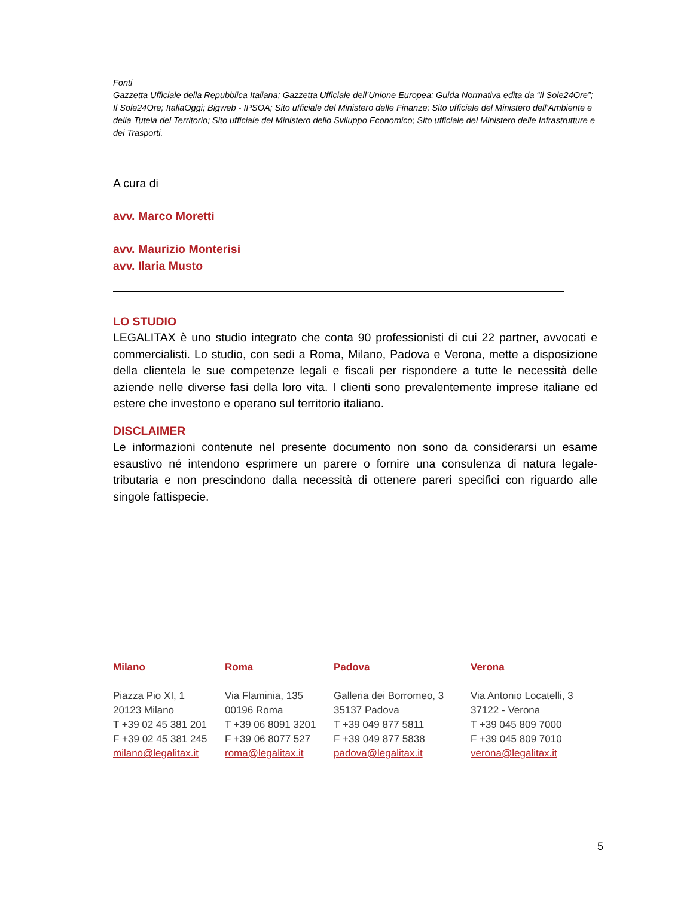Fonti
Gazzetta Ufficiale della Repubblica Italiana; Gazzetta Ufficiale dell’Unione Europea; Guida Normativa edita da “Il Sole24Ore”; Il Sole24Ore; ItaliaOggi; Bigweb - IPSOA; Sito ufficiale del Ministero delle Finanze; Sito ufficiale del Ministero dell’Ambiente e della Tutela del Territorio; Sito ufficiale del Ministero dello Sviluppo Economico; Sito ufficiale del Ministero delle Infrastrutture e dei Trasporti.
A cura di
avv. Marco Moretti
avv. Maurizio Monterisi
avv. Ilaria Musto
LO STUDIO
LEGALITAX è uno studio integrato che conta 90 professionisti di cui 22 partner, avvocati e commercialisti. Lo studio, con sedi a Roma, Milano, Padova e Verona, mette a disposizione della clientela le sue competenze legali e fiscali per rispondere a tutte le necessità delle aziende nelle diverse fasi della loro vita. I clienti sono prevalentemente imprese italiane ed estere che investono e operano sul territorio italiano.
DISCLAIMER
Le informazioni contenute nel presente documento non sono da considerarsi un esame esaustivo né intendono esprimere un parere o fornire una consulenza di natura legale-tributaria e non prescindono dalla necessità di ottenere pareri specifici con riguardo alle singole fattispecie.
Milano
Piazza Pio XI, 1
20123 Milano
T +39 02 45 381 201
F +39 02 45 381 245
milano@legalitax.it
Roma
Via Flaminia, 135
00196 Roma
T +39 06 8091 3201
F +39 06 8077 527
roma@legalitax.it
Padova
Galleria dei Borromeo, 3
35137 Padova
T +39 049 877 5811
F +39 049 877 5838
padova@legalitax.it
Verona
Via Antonio Locatelli, 3
37122 - Verona
T +39 045 809 7000
F +39 045 809 7010
verona@legalitax.it
5